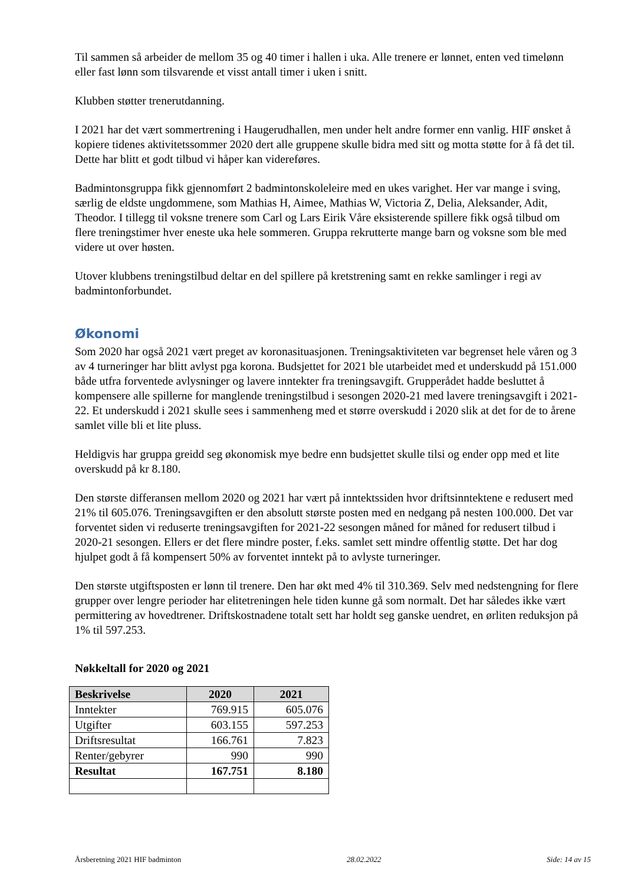Til sammen så arbeider de mellom 35 og 40 timer i hallen i uka. Alle trenere er lønnet, enten ved timelønn eller fast lønn som tilsvarende et visst antall timer i uken i snitt.
Klubben støtter trenerutdanning.
I 2021 har det vært sommertrening i Haugerudhallen, men under helt andre former enn vanlig. HIF ønsket å kopiere tidenes aktivitetssommer 2020 dert alle gruppene skulle bidra med sitt og motta støtte for å få det til. Dette har blitt et godt tilbud vi håper kan videreføres.
Badmintonsgruppa fikk gjennomført 2 badmintonskoleleire med en ukes varighet. Her var mange i sving, særlig de eldste ungdommene, som Mathias H, Aimee, Mathias W, Victoria Z, Delia, Aleksander, Adit, Theodor. I tillegg til voksne trenere som Carl og Lars Eirik Våre eksisterende spillere fikk også tilbud om flere treningstimer hver eneste uka hele sommeren. Gruppa rekrutterte mange barn og voksne som ble med videre ut over høsten.
Utover klubbens treningstilbud deltar en del spillere på kretstrening samt en rekke samlinger i regi av badmintonforbundet.
Økonomi
Som 2020 har også 2021 vært preget av koronasituasjonen. Treningsaktiviteten var begrenset hele våren og 3 av 4 turneringer har blitt avlyst pga korona. Budsjettet for 2021 ble utarbeidet med et underskudd på 151.000 både utfra forventede avlysninger og lavere inntekter fra treningsavgift. Grupperådet hadde besluttet å kompensere alle spillerne for manglende treningstilbud i sesongen 2020-21 med lavere treningsavgift i 2021-22. Et underskudd i 2021 skulle sees i sammenheng med et større overskudd i 2020 slik at det for de to årene samlet ville bli et lite pluss.
Heldigvis har gruppa greidd seg økonomisk mye bedre enn budsjettet skulle tilsi og ender opp med et lite overskudd på kr 8.180.
Den største differansen mellom 2020 og 2021 har vært på inntektssiden hvor driftsinntektene e redusert med 21% til 605.076. Treningsavgiften er den absolutt største posten med en nedgang på nesten 100.000. Det var forventet siden vi reduserte treningsavgiften for 2021-22 sesongen måned for måned for redusert tilbud i 2020-21 sesongen. Ellers er det flere mindre poster, f.eks. samlet sett mindre offentlig støtte. Det har dog hjulpet godt å få kompensert 50% av forventet inntekt på to avlyste turneringer.
Den største utgiftsposten er lønn til trenere. Den har økt med 4% til 310.369. Selv med nedstengning for flere grupper over lengre perioder har elitetreningen hele tiden kunne gå som normalt. Det har således ikke vært permittering av hovedtrener. Driftskostnadene totalt sett har holdt seg ganske uendret, en ørliten reduksjon på 1% til 597.253.
Nøkkeltall for 2020 og 2021
| Beskrivelse | 2020 | 2021 |
| --- | --- | --- |
| Inntekter | 769.915 | 605.076 |
| Utgifter | 603.155 | 597.253 |
| Driftsresultat | 166.761 | 7.823 |
| Renter/gebyrer | 990 | 990 |
| Resultat | 167.751 | 8.180 |
Årsberetning 2021 HIF badminton 28.02.2022 Side: 14 av 15